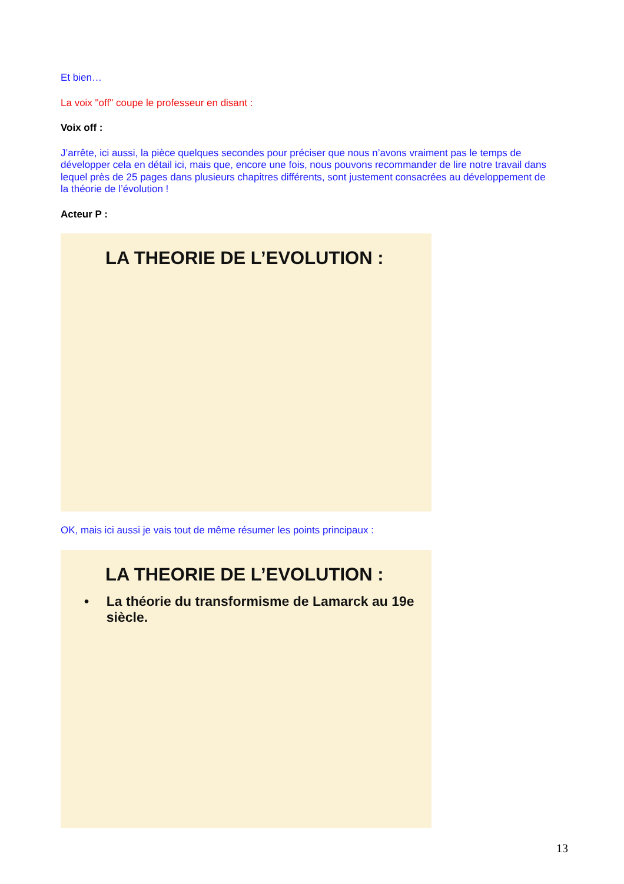Et bien…
La voix "off" coupe le professeur en disant :
Voix off :
J’arrête, ici aussi, la pièce quelques secondes pour préciser que nous n’avons vraiment pas le temps de développer cela en détail ici, mais que, encore une fois, nous pouvons recommander de lire notre travail dans lequel près de 25 pages dans plusieurs chapitres différents, sont justement consacrées au développement de la théorie de l’évolution !
Acteur P :
LA THEORIE DE L’EVOLUTION :
OK, mais ici aussi je vais tout de même résumer les points principaux :
LA THEORIE DE L’EVOLUTION :
• La théorie du transformisme de Lamarck au 19e siècle.
13